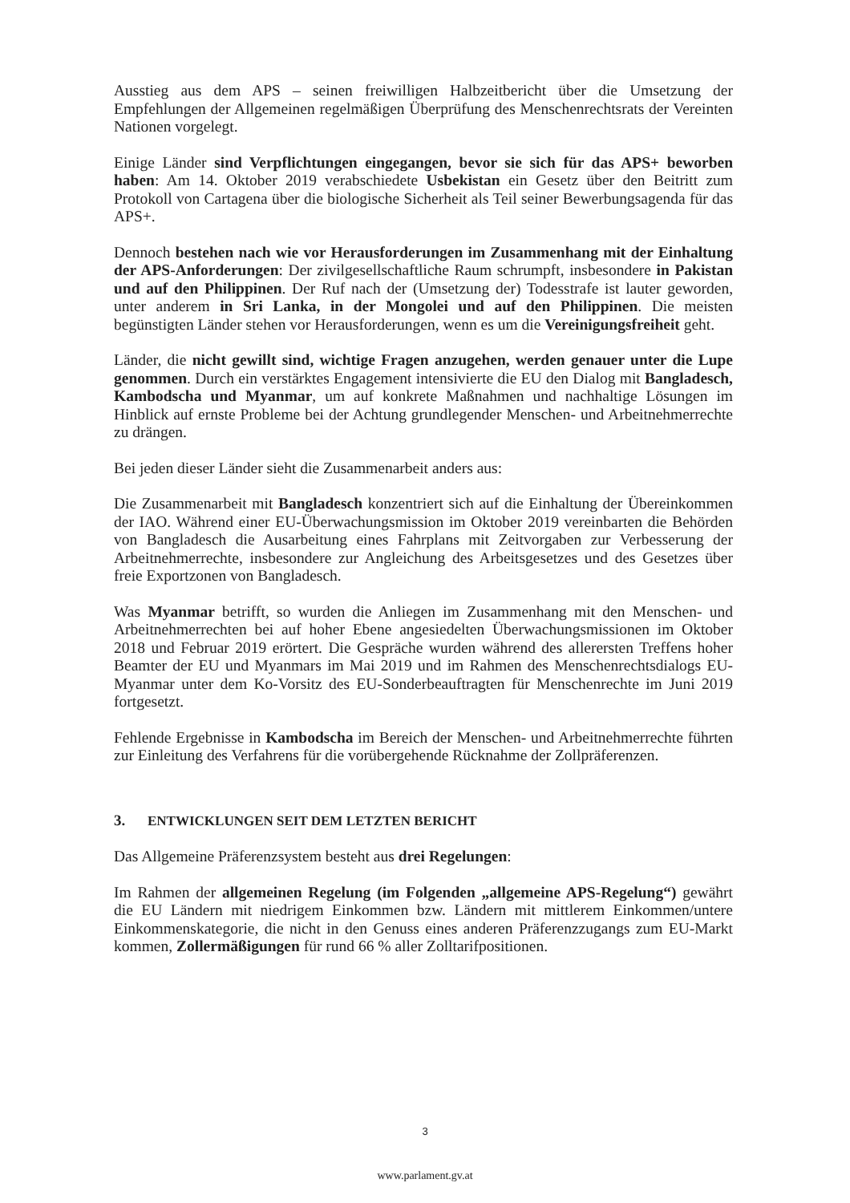Ausstieg aus dem APS – seinen freiwilligen Halbzeitbericht über die Umsetzung der Empfehlungen der Allgemeinen regelmäßigen Überprüfung des Menschenrechtsrats der Vereinten Nationen vorgelegt.
Einige Länder sind Verpflichtungen eingegangen, bevor sie sich für das APS+ beworben haben: Am 14. Oktober 2019 verabschiedete Usbekistan ein Gesetz über den Beitritt zum Protokoll von Cartagena über die biologische Sicherheit als Teil seiner Bewerbungsagenda für das APS+.
Dennoch bestehen nach wie vor Herausforderungen im Zusammenhang mit der Einhaltung der APS-Anforderungen: Der zivilgesellschaftliche Raum schrumpft, insbesondere in Pakistan und auf den Philippinen. Der Ruf nach der (Umsetzung der) Todesstrafe ist lauter geworden, unter anderem in Sri Lanka, in der Mongolei und auf den Philippinen. Die meisten begünstigten Länder stehen vor Herausforderungen, wenn es um die Vereinigungsfreiheit geht.
Länder, die nicht gewillt sind, wichtige Fragen anzugehen, werden genauer unter die Lupe genommen. Durch ein verstärktes Engagement intensivierte die EU den Dialog mit Bangladesch, Kambodscha und Myanmar, um auf konkrete Maßnahmen und nachhaltige Lösungen im Hinblick auf ernste Probleme bei der Achtung grundlegender Menschen- und Arbeitnehmerrechte zu drängen.
Bei jeden dieser Länder sieht die Zusammenarbeit anders aus:
Die Zusammenarbeit mit Bangladesch konzentriert sich auf die Einhaltung der Übereinkommen der IAO. Während einer EU-Überwachungsmission im Oktober 2019 vereinbarten die Behörden von Bangladesch die Ausarbeitung eines Fahrplans mit Zeitvorgaben zur Verbesserung der Arbeitnehmerrechte, insbesondere zur Angleichung des Arbeitsgesetzes und des Gesetzes über freie Exportzonen von Bangladesch.
Was Myanmar betrifft, so wurden die Anliegen im Zusammenhang mit den Menschen- und Arbeitnehmerrechten bei auf hoher Ebene angesiedelten Überwachungsmissionen im Oktober 2018 und Februar 2019 erörtert. Die Gespräche wurden während des allerersten Treffens hoher Beamter der EU und Myanmars im Mai 2019 und im Rahmen des Menschenrechtsdialogs EU-Myanmar unter dem Ko-Vorsitz des EU-Sonderbeauftragten für Menschenrechte im Juni 2019 fortgesetzt.
Fehlende Ergebnisse in Kambodscha im Bereich der Menschen- und Arbeitnehmerrechte führten zur Einleitung des Verfahrens für die vorübergehende Rücknahme der Zollpräferenzen.
3. ENTWICKLUNGEN SEIT DEM LETZTEN BERICHT
Das Allgemeine Präferenzsystem besteht aus drei Regelungen:
Im Rahmen der allgemeinen Regelung (im Folgenden „allgemeine APS-Regelung“) gewährt die EU Ländern mit niedrigem Einkommen bzw. Ländern mit mittlerem Einkommen/untere Einkommenskategorie, die nicht in den Genuss eines anderen Präferenzzugangs zum EU-Markt kommen, Zollermäßigungen für rund 66 % aller Zolltarifpositionen.
3
www.parlament.gv.at